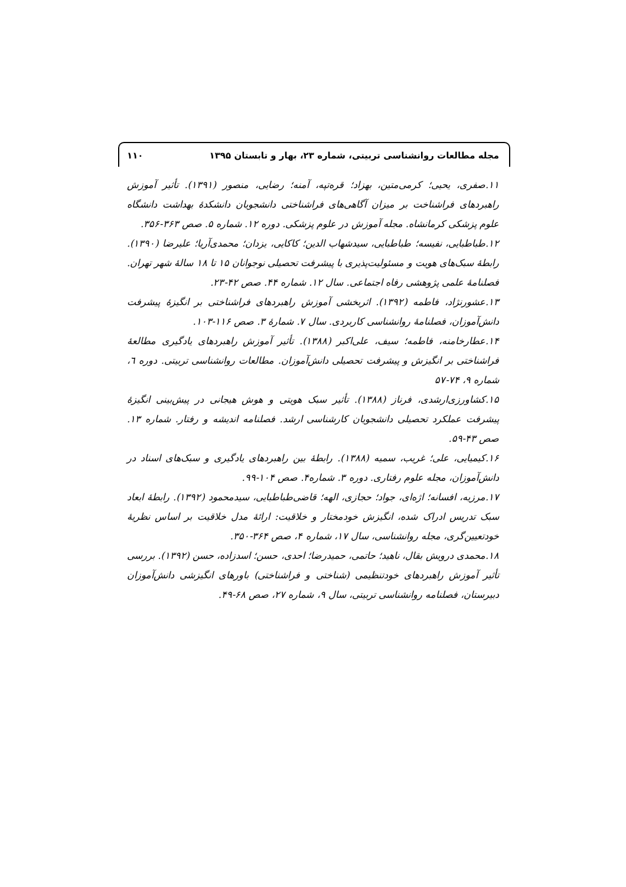مجله مطالعات روانشناسی تربیتی، شماره ۲۳، بهار و تابستان ۱۳۹۵ ۱۱۰
۱۱.صفری، یحیی؛ کرمی‌متین، بهزاد؛ قره‌تپه، آمنه؛ رضایی، منصور (۱۳۹۱). تأثیر آموزش راهبردهای فراشناخت بر میزان آگاهی‌های فراشناختی دانشجویان دانشکدهٔ بهداشت دانشگاه علوم پزشکی کرمانشاه. مجله آموزش در علوم پزشکی. دوره ۱۲. شماره ۵. صص ۳۶۳-۳۵۶.
۱۲.طباطبایی، نفیسه؛ طباطبایی، سیدشهاب الدین؛ کاکایی، یزدان؛ محمدی‌آریا؛ علیرضا (۱۳۹۰). رابطهٔ سبک‌های هویت و مسئولیت‌پذیری با پیشرفت تحصیلی نوجوانان ۱۵ تا ۱۸ سالهٔ شهر تهران. فصلنامهٔ علمی پژوهشی رفاه اجتماعی. سال ۱۲. شماره ۴۴. صص ۴۲-۲۳.
۱۳.عشورنژاد، فاطمه (۱۳۹۲). اثربخشی آموزش راهبردهای فراشناختی بر انگیزهٔ پیشرفت دانش‌آموزان، فصلنامهٔ روانشناسی کاربردی. سال ۷. شمارهٔ ۳. صص ۱۱۶-۱۰۳.
۱۴.عطارخامنه، فاطمه؛ سیف، علی‌اکبر (۱۳۸۸). تأثیر آموزش راهبردهای یادگیری مطالعهٔ فراشناختی بر انگیزش و پیشرفت تحصیلی دانش‌آموزان. مطالعات روانشناسی تربیتی. دوره ٦، شماره ۹، ۷۴-۵۷
۱۵.کشاورزی‌ارشدی، فرناز (۱۳۸۸). تأثیر سبک هویتی و هوش هیجانی در پیش‌بینی انگیزهٔ پیشرفت عملکرد تحصیلی دانشجویان کارشناسی ارشد. فصلنامه اندیشه و رفتار. شماره ۱۳. صص ۴۳-۵۹.
۱۶.کیمیایی، علی؛ غریب، سمیه (۱۳۸۸). رابطهٔ بین راهبردهای یادگیری و سبک‌های اسناد در دانش‌آموزان، مجله علوم رفتاری. دوره ۳. شماره۴. صص ۱۰۴-۹۹.
۱۷.مرزیه، افسانه؛ اژه‌ای، جواد؛ حجازی، الهه؛ قاضی‌طباطبایی، سیدمحمود (۱۳۹۲). رابطهٔ ابعاد سبک تدریس ادراک شده، انگیزش خودمختار و خلاقیت: ارائهٔ مدل خلاقیت بر اساس نظریهٔ خودتعیین‌گری، مجله روانشناسی، سال ۱۷، شماره ۴، صص ۳۶۴-۳۵۰.
۱۸.محمدی درویش بقال، ناهید؛ حاتمی، حمیدرضا؛ احدی، حسن؛ اسدزاده، حسن (۱۳۹۲). بررسی تأثیر آموزش راهبردهای خودتنظیمی (شناختی و فراشناختی) باورهای انگیزشی دانش‌آموزان دبیرستان، فصلنامه روانشناسی تربیتی، سال ۹، شماره ۲۷، صص ۶۸-۴۹.